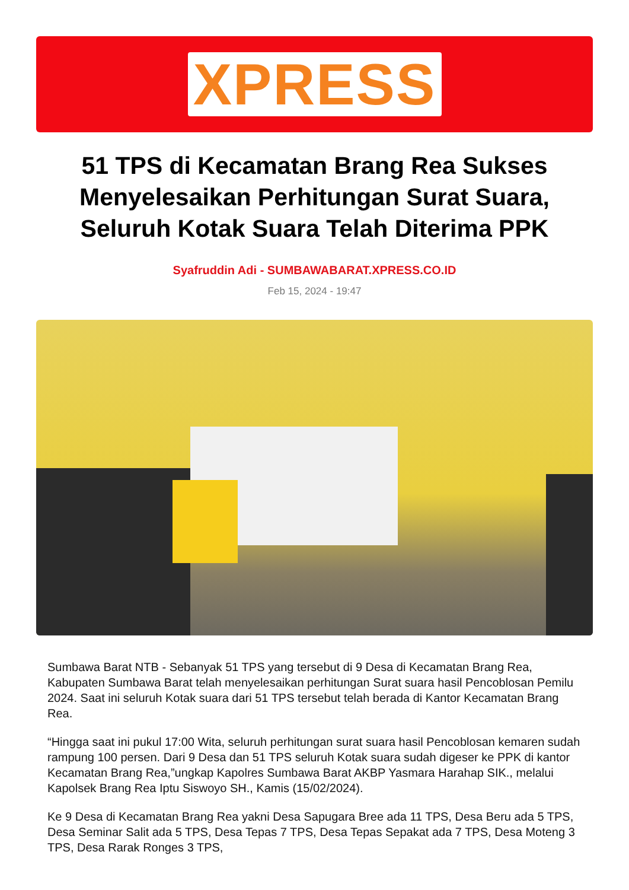XPRESS
51 TPS di Kecamatan Brang Rea Sukses Menyelesaikan Perhitungan Surat Suara, Seluruh Kotak Suara Telah Diterima PPK
Syafruddin Adi - SUMBAWABARAT.XPRESS.CO.ID
Feb 15, 2024 - 19:47
Sumbawa Barat NTB - Sebanyak 51 TPS yang tersebut di 9 Desa di Kecamatan Brang Rea, Kabupaten Sumbawa Barat telah menyelesaikan perhitungan Surat suara hasil Pencoblosan Pemilu 2024. Saat ini seluruh Kotak suara dari 51 TPS tersebut telah berada di Kantor Kecamatan Brang Rea.
“Hingga saat ini pukul 17:00 Wita, seluruh perhitungan surat suara hasil Pencoblosan kemaren sudah rampung 100 persen. Dari 9 Desa dan 51 TPS seluruh Kotak suara sudah digeser ke PPK di kantor Kecamatan Brang Rea,”ungkap Kapolres Sumbawa Barat AKBP Yasmara Harahap SIK., melalui Kapolsek Brang Rea Iptu Siswoyo SH., Kamis (15/02/2024).
Ke 9 Desa di Kecamatan Brang Rea yakni Desa Sapugara Bree ada 11 TPS, Desa Beru ada 5 TPS, Desa Seminar Salit ada 5 TPS, Desa Tepas 7 TPS, Desa Tepas Sepakat ada 7 TPS, Desa Moteng 3 TPS, Desa Rarak Ronges 3 TPS,